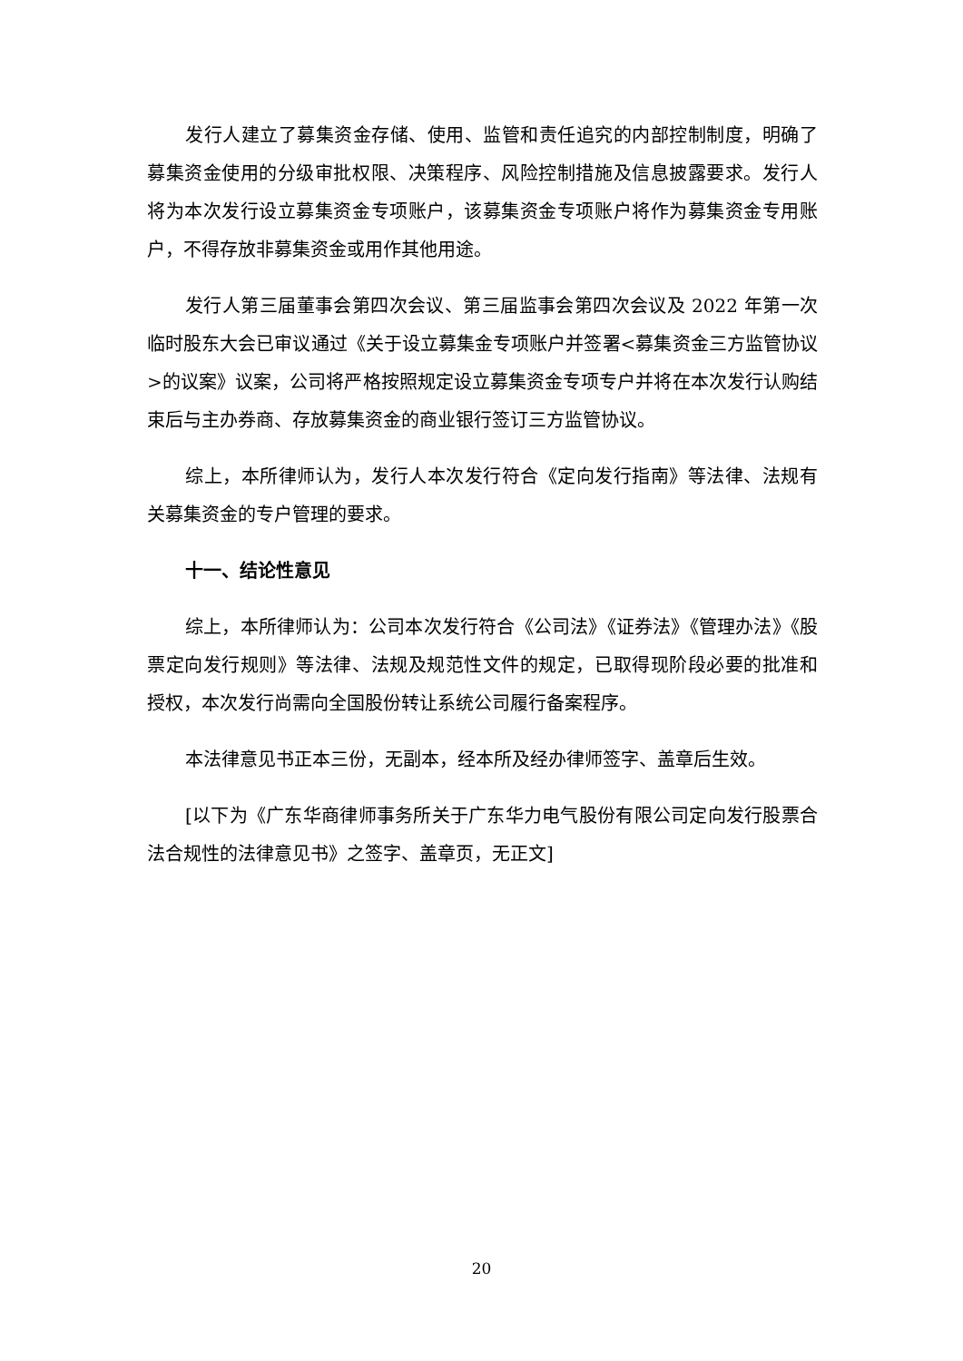发行人建立了募集资金存储、使用、监管和责任追究的内部控制制度，明确了募集资金使用的分级审批权限、决策程序、风险控制措施及信息披露要求。发行人将为本次发行设立募集资金专项账户，该募集资金专项账户将作为募集资金专用账户，不得存放非募集资金或用作其他用途。
发行人第三届董事会第四次会议、第三届监事会第四次会议及 2022 年第一次临时股东大会已审议通过《关于设立募集金专项账户并签署<募集资金三方监管协议>的议案》议案，公司将严格按照规定设立募集资金专项专户并将在本次发行认购结束后与主办券商、存放募集资金的商业银行签订三方监管协议。
综上，本所律师认为，发行人本次发行符合《定向发行指南》等法律、法规有关募集资金的专户管理的要求。
十一、结论性意见
综上，本所律师认为：公司本次发行符合《公司法》《证券法》《管理办法》《股票定向发行规则》等法律、法规及规范性文件的规定，已取得现阶段必要的批准和授权，本次发行尚需向全国股份转让系统公司履行备案程序。
本法律意见书正本三份，无副本，经本所及经办律师签字、盖章后生效。
[以下为《广东华商律师事务所关于广东华力电气股份有限公司定向发行股票合法合规性的法律意见书》之签字、盖章页，无正文]
20